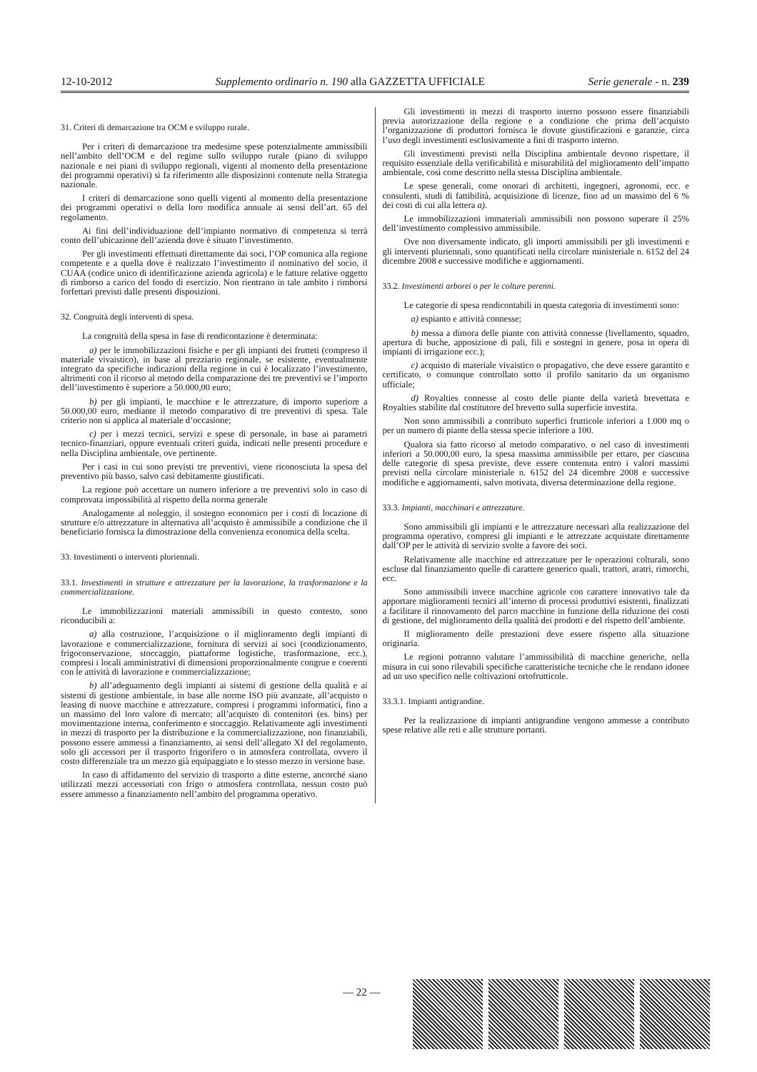12-10-2012 Supplemento ordinario n. 190 alla GAZZETTA UFFICIALE Serie generale - n. 239
31. Criteri di demarcazione tra OCM e sviluppo rurale.
Per i criteri di demarcazione tra medesime spese potenzialmente ammissibili nell’ambito dell’OCM e del regime sullo sviluppo rurale (piano di sviluppo nazionale e nei piani di sviluppo regionali, vigenti al momento della presentazione dei programmi operativi) si fa riferimento alle disposizioni contenute nella Strategia nazionale.
I criteri di demarcazione sono quelli vigenti al momento della presentazione dei programmi operativi o della loro modifica annuale ai sensi dell’art. 65 del regolamento.
Ai fini dell’individuazione dell’impianto normativo di competenza si terrà conto dell’ubicazione dell’azienda dove è situato l’investimento.
Per gli investimenti effettuati direttamente dai soci, l’OP comunica alla regione competente e a quella dove è realizzato l’investimento il nominativo del socio, il CUAA (codice unico di identificazione azienda agricola) e le fatture relative oggetto di rimborso a carico del fondo di esercizio. Non rientrano in tale ambito i rimborsi forfettari previsti dalle presenti disposizioni.
32. Congruità degli interventi di spesa.
La congruità della spesa in fase di rendicontazione è determinata:
a) per le immobilizzazioni fisiche e per gli impianti dei frutteti (compreso il materiale vivaistico), in base al prezziario regionale, se esistente, eventualmente integrato da specifiche indicazioni della regione in cui è localizzato l’investimento, altrimenti con il ricorso al metodo della comparazione dei tre preventivi se l’importo dell’investimento è superiore a 50.000,00 euro;
b) per gli impianti, le macchine e le attrezzature, di importo superiore a 50.000,00 euro, mediante il metodo comparativo di tre preventivi di spesa. Tale criterio non si applica al materiale d’occasione;
c) per i mezzi tecnici, servizi e spese di personale, in base ai parametri tecnico-finanziari, oppure eventuali criteri guida, indicati nelle presenti procedure e nella Disciplina ambientale, ove pertinente.
Per i casi in cui sono previsti tre preventivi, viene riconosciuta la spesa del preventivo più basso, salvo casi debitamente giustificati.
La regione può accettare un numero inferiore a tre preventivi solo in caso di comprovata impossibilità al rispetto della norma generale
Analogamente al noleggio, il sostegno economico per i costi di locazione di strutture e/o attrezzature in alternativa all’acquisto è ammissibile a condizione che il beneficiario fornisca la dimostrazione della convenienza economica della scelta.
33. Investimenti o interventi pluriennali.
33.1. Investimenti in strutture e attrezzature per la lavorazione, la trasformazione e la commercializzazione.
Le immobilizzazioni materiali ammissibili in questo contesto, sono riconducibili a:
a) alla costruzione, l’acquisizione o il miglioramento degli impianti di lavorazione e commercializzazione, fornitura di servizi ai soci (condizionamento, frigoconservazione, stoccaggio, piattaforme logistiche, trasformazione, ecc.), compresi i locali amministrativi di dimensioni proporzionalmente congrue e coerenti con le attività di lavorazione e commercializzazione;
b) all’adeguamento degli impianti ai sistemi di gestione della qualità e ai sistemi di gestione ambientale, in base alle norme ISO più avanzate, all’acquisto o leasing di nuove macchine e attrezzature, compresi i programmi informatici, fino a un massimo del loro valore di mercato; all’acquisto di contenitori (es. bins) per movimentazione interna, conferimento e stoccaggio. Relativamente agli investimenti in mezzi di trasporto per la distribuzione e la commercializzazione, non finanziabili, possono essere ammessi a finanziamento, ai sensi dell’allegato XI del regolamento, solo gli accessori per il trasporto frigorifero o in atmosfera controllata, ovvero il costo differenziale tra un mezzo già equipaggiato e lo stesso mezzo in versione base.
In caso di affidamento del servizio di trasporto a ditte esterne, ancorché siano utilizzati mezzi accessoriati con frigo o atmosfera controllata, nessun costo può essere ammesso a finanziamento nell’ambito del programma operativo.
Gli investimenti in mezzi di trasporto interno possono essere finanziabili previa autorizzazione della regione e a condizione che prima dell’acquisto l’organizzazione di produttori fornisca le dovute giustificazioni e garanzie, circa l’uso degli investimenti esclusivamente a fini di trasporto interno.
Gli investimenti previsti nella Disciplina ambientale devono rispettare, il requisito essenziale della verificabilità e misurabilità del miglioramento dell’impatto ambientale, così come descritto nella stessa Disciplina ambientale.
Le spese generali, come onorari di architetti, ingegneri, agronomi, ecc. e consulenti, studi di fattibilità, acquisizione di licenze, fino ad un massimo del 6 % dei costi di cui alla lettera a).
Le immobilizzazioni immateriali ammissibili non possono superare il 25% dell’investimento complessivo ammissibile.
Ove non diversamente indicato, gli importi ammissibili per gli investimenti e gli interventi pluriennali, sono quantificati nella circolare ministeriale n. 6152 del 24 dicembre 2008 e successive modifiche e aggiornamenti.
33.2. Investimenti arborei o per le colture perenni.
Le categorie di spesa rendicontabili in questa categoria di investimenti sono:
a) espianto e attività connesse;
b) messa a dimora delle piante con attività connesse (livellamento, squadro, apertura di buche, apposizione di pali, fili e sostegni in genere, posa in opera di impianti di irrigazione ecc.);
c) acquisto di materiale vivaistico o propagativo, che deve essere garantito e certificato, o comunque controllato sotto il profilo sanitario da un organismo ufficiale;
d) Royalties connesse al costo delle piante della varietà brevettata e Royalties stabilite dal costitutore del brevetto sulla superficie investita.
Non sono ammissibili a contributo superfici frutticole inferiori a 1.000 mq o per un numero di piante della stessa specie inferiore a 100.
Qualora sia fatto ricorso al metodo comparativo, o nel caso di investimenti inferiori a 50.000,00 euro, la spesa massima ammissibile per ettaro, per ciascuna delle categorie di spesa previste, deve essere contenuta entro i valori massimi previsti nella circolare ministeriale n. 6152 del 24 dicembre 2008 e successive modifiche e aggiornamenti, salvo motivata, diversa determinazione della regione.
33.3. Impianti, macchinari e attrezzature.
Sono ammissibili gli impianti e le attrezzature necessari alla realizzazione del programma operativo, compresi gli impianti e le attrezzate acquistate direttamente dall’OP per le attività di servizio svolte a favore dei soci.
Relativamente alle macchine ed attrezzature per le operazioni colturali, sono escluse dal finanziamento quelle di carattere generico quali, trattori, aratri, rimorchi, ecc.
Sono ammissibili invece macchine agricole con carattere innovativo tale da apportare miglioramenti tecnici all’interno di processi produttivi esistenti, finalizzati a facilitare il rinnovamento del parco macchine in funzione della riduzione dei costi di gestione, del miglioramento della qualità dei prodotti e del rispetto dell’ambiente.
Il miglioramento delle prestazioni deve essere rispetto alla situazione originaria.
Le regioni potranno valutare l’ammissibilità di macchine generiche, nella misura in cui sono rilevabili specifiche caratteristiche tecniche che le rendano idonee ad un uso specifico nelle coltivazioni ortofrutticole.
33.3.1. Impianti antigrandine.
Per la realizzazione di impianti antigrandine vengono ammesse a contributo spese relative alle reti e alle strutture portanti.
— 22 —